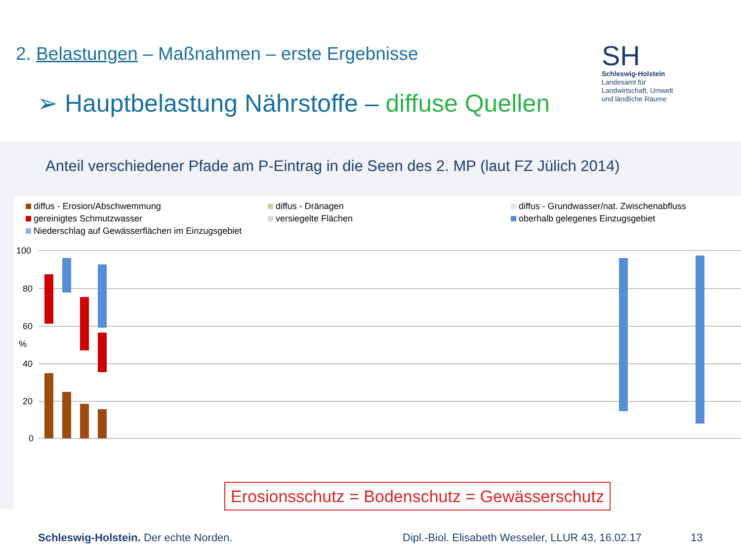2. Belastungen – Maßnahmen – erste Ergebnisse
➢ Hauptbelastung Nährstoffe – diffuse Quellen
SH
Schleswig-Holstein
Landesamt für
Landwirtschaft, Umwelt
und ländliche Räume
Anteil verschiedener Pfade am P-Eintrag in die Seen des 2. MP (laut FZ Jülich 2014)
diffus - Erosion/Abschwemmung
diffus - Dränagen
diffus - Grundwasser/nat. Zwischenabfluss
gereinigtes Schmutzwasser
versiegelte Flächen
oberhalb gelegenes Einzugsgebiet
Niederschlag auf Gewässerflächen im Einzugsgebiet
100
80
60
%
40
20
0
Erosionsschutz = Bodenschutz = Gewässerschutz
Schleswig-Holstein. Der echte Norden.
Dipl.-Biol. Elisabeth Wesseler, LLUR 43, 16.02.17
13